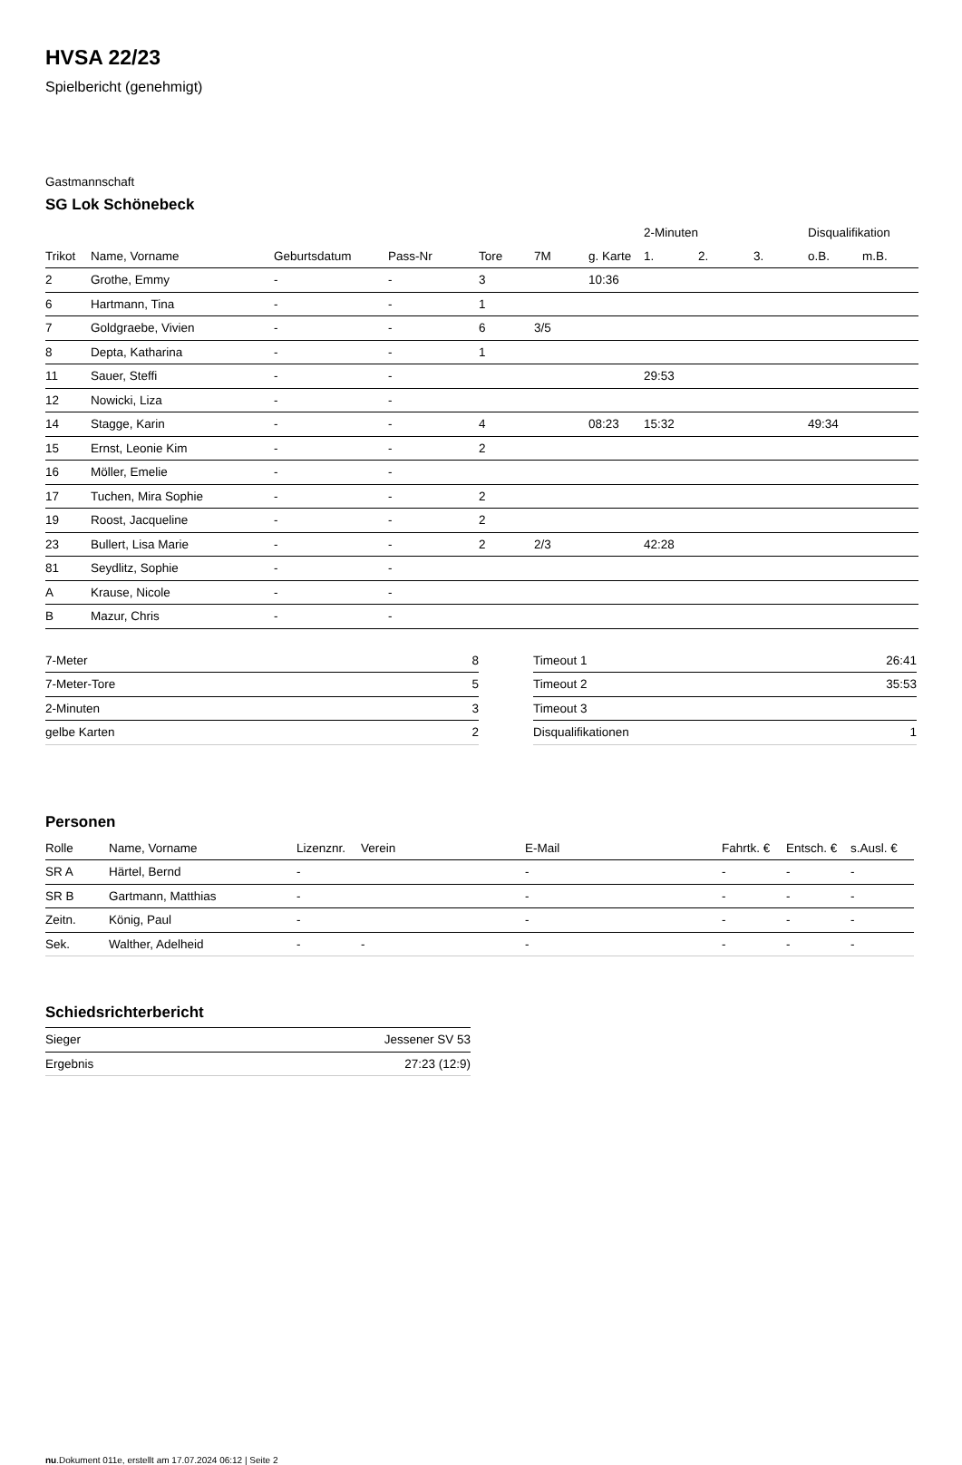HVSA 22/23
Spielbericht (genehmigt)
Gastmannschaft
SG Lok Schönebeck
| | | | | | | | 2-Minuten | | | Disqualifikation | |
| --- | --- | --- | --- | --- | --- | --- | --- | --- | --- | --- | --- |
| Trikot | Name, Vorname | Geburtsdatum | Pass-Nr | Tore | 7M | g. Karte | 1. | 2. | 3. | o.B. | m.B. |
| 2 | Grothe, Emmy | - | - | 3 | | 10:36 | | | | | |
| 6 | Hartmann, Tina | - | - | 1 | | | | | | | |
| 7 | Goldgraebe, Vivien | - | - | 6 | 3/5 | | | | | | |
| 8 | Depta, Katharina | - | - | 1 | | | | | | | |
| 11 | Sauer, Steffi | - | - | | | | 29:53 | | | | |
| 12 | Nowicki, Liza | - | - | | | | | | | | |
| 14 | Stagge, Karin | - | - | 4 | | 08:23 | 15:32 | | | 49:34 | |
| 15 | Ernst, Leonie Kim | - | - | 2 | | | | | | | |
| 16 | Möller, Emelie | - | - | | | | | | | | |
| 17 | Tuchen, Mira Sophie | - | - | 2 | | | | | | | |
| 19 | Roost, Jacqueline | - | - | 2 | | | | | | | |
| 23 | Bullert, Lisa Marie | - | - | 2 | 2/3 | | 42:28 | | | | |
| 81 | Seydlitz, Sophie | - | - | | | | | | | | |
| A | Krause, Nicole | - | - | | | | | | | | |
| B | Mazur, Chris | - | - | | | | | | | | |
| 7-Meter | 8 |
| 7-Meter-Tore | 5 |
| 2-Minuten | 3 |
| gelbe Karten | 2 |
| Timeout 1 | 26:41 |
| Timeout 2 | 35:53 |
| Timeout 3 | |
| Disqualifikationen | 1 |
Personen
| Rolle | Name, Vorname | Lizenznr. | Verein | E-Mail | Fahrtk. € | Entsch. € | s.Ausl. € |
| --- | --- | --- | --- | --- | --- | --- | --- |
| SR A | Härtel, Bernd | - | | - | - | - | - |
| SR B | Gartmann, Matthias | - | | - | - | - | - |
| Zeitn. | König, Paul | - | | - | - | - | - |
| Sek. | Walther, Adelheid | - | - | - | - | - | - |
Schiedsrichterbericht
| Sieger | Jessener SV 53 |
| Ergebnis | 27:23 (12:9) |
nu.Dokument 011e, erstellt am 17.07.2024 06:12 | Seite 2